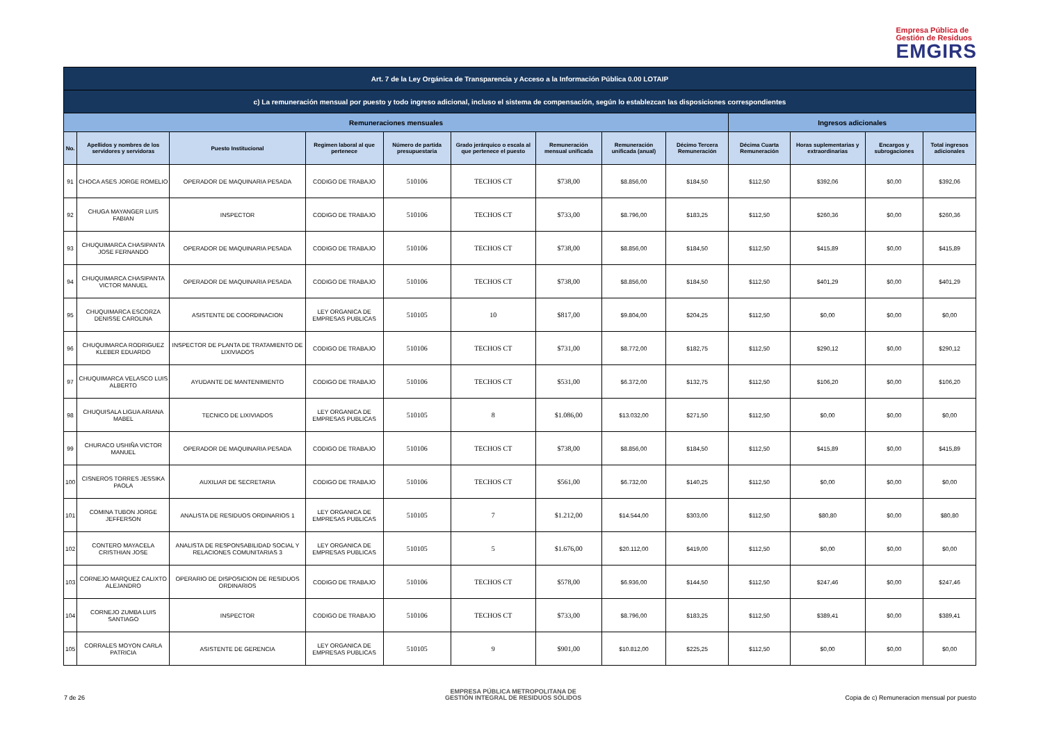Empresa Pública de
Gestión de Residuos
EMGIRS
| Art. 7 de la Ley Orgánica de Transparencia y Acceso a la Información Pública 0.00 LOTAIP | | | | | | | | | | | | |
| c) La remuneración mensual por puesto y todo ingreso adicional, incluso el sistema de compensación, según lo establezcan las disposiciones correspondientes | | | | | | | | | | | | |
| Remuneraciones mensuales | | | | | | | | | Ingresos adicionales | | | |
| No. | Apellidos y nombres de los servidores y servidoras | Puesto Institucional | Regimen laboral al que pertenece | Número de partida presupuestaria | Grado jerárquico o escala al que pertenece el puesto | Remuneración mensual unificada | Remuneración unificada (anual) | Décimo Tercera Remuneración | Décima Cuarta Remuneración | Horas suplementarias y extraordinarias | Encargos y subrogaciones | Total ingresos adicionales |
| 91 | CHOCA ASES JORGE ROMELIO | OPERADOR DE MAQUINARIA PESADA | CODIGO DE TRABAJO | 510106 | TECHOS CT | $738,00 | $8.856,00 | $184,50 | $112,50 | $392,06 | $0,00 | $392,06 |
| 92 | CHUGA MAYANGER LUIS FABIAN | INSPECTOR | CODIGO DE TRABAJO | 510106 | TECHOS CT | $733,00 | $8.796,00 | $183,25 | $112,50 | $260,36 | $0,00 | $260,36 |
| 93 | CHUQUIMARCA CHASIPANTA JOSE FERNANDO | OPERADOR DE MAQUINARIA PESADA | CODIGO DE TRABAJO | 510106 | TECHOS CT | $738,00 | $8.856,00 | $184,50 | $112,50 | $415,89 | $0,00 | $415,89 |
| 94 | CHUQUIMARCA CHASIPANTA VICTOR MANUEL | OPERADOR DE MAQUINARIA PESADA | CODIGO DE TRABAJO | 510106 | TECHOS CT | $738,00 | $8.856,00 | $184,50 | $112,50 | $401,29 | $0,00 | $401,29 |
| 95 | CHUQUIMARCA ESCORZA DENISSE CAROLINA | ASISTENTE DE COORDINACION | LEY ORGANICA DE EMPRESAS PUBLICAS | 510105 | 10 | $817,00 | $9.804,00 | $204,25 | $112,50 | $0,00 | $0,00 | $0,00 |
| 96 | CHUQUIMARCA RODRIGUEZ KLEBER EDUARDO | INSPECTOR DE PLANTA DE TRATAMIENTO DE LIXIVIADOS | CODIGO DE TRABAJO | 510106 | TECHOS CT | $731,00 | $8.772,00 | $182,75 | $112,50 | $290,12 | $0,00 | $290,12 |
| 97 | CHUQUIMARCA VELASCO LUIS ALBERTO | AYUDANTE DE MANTENIMIENTO | CODIGO DE TRABAJO | 510106 | TECHOS CT | $531,00 | $6.372,00 | $132,75 | $112,50 | $106,20 | $0,00 | $106,20 |
| 98 | CHUQUISALA LIGUA ARIANA MABEL | TECNICO DE LIXIVIADOS | LEY ORGANICA DE EMPRESAS PUBLICAS | 510105 | 8 | $1.086,00 | $13.032,00 | $271,50 | $112,50 | $0,00 | $0,00 | $0,00 |
| 99 | CHURACO USHIÑA VICTOR MANUEL | OPERADOR DE MAQUINARIA PESADA | CODIGO DE TRABAJO | 510106 | TECHOS CT | $738,00 | $8.856,00 | $184,50 | $112,50 | $415,89 | $0,00 | $415,89 |
| 100 | CISNEROS TORRES JESSIKA PAOLA | AUXILIAR DE SECRETARIA | CODIGO DE TRABAJO | 510106 | TECHOS CT | $561,00 | $6.732,00 | $140,25 | $112,50 | $0,00 | $0,00 | $0,00 |
| 101 | COMINA TUBON JORGE JEFFERSON | ANALISTA DE RESIDUOS ORDINARIOS 1 | LEY ORGANICA DE EMPRESAS PUBLICAS | 510105 | 7 | $1.212,00 | $14.544,00 | $303,00 | $112,50 | $80,80 | $0,00 | $80,80 |
| 102 | CONTERO MAYACELA CRISTHIAN JOSE | ANALISTA DE RESPONSABILIDAD SOCIAL Y RELACIONES COMUNITARIAS 3 | LEY ORGANICA DE EMPRESAS PUBLICAS | 510105 | 5 | $1.676,00 | $20.112,00 | $419,00 | $112,50 | $0,00 | $0,00 | $0,00 |
| 103 | CORNEJO MARQUEZ CALIXTO ALEJANDRO | OPERARIO DE DISPOSICION DE RESIDUOS ORDINARIOS | CODIGO DE TRABAJO | 510106 | TECHOS CT | $578,00 | $6.936,00 | $144,50 | $112,50 | $247,46 | $0,00 | $247,46 |
| 104 | CORNEJO ZUMBA LUIS SANTIAGO | INSPECTOR | CODIGO DE TRABAJO | 510106 | TECHOS CT | $733,00 | $8.796,00 | $183,25 | $112,50 | $389,41 | $0,00 | $389,41 |
| 105 | CORRALES MOYON CARLA PATRICIA | ASISTENTE DE GERENCIA | LEY ORGANICA DE EMPRESAS PUBLICAS | 510105 | 9 | $901,00 | $10.812,00 | $225,25 | $112,50 | $0,00 | $0,00 | $0,00 |
7 de 26
EMPRESA PÚBLICA METROPOLITANA DE
GESTIÓN INTEGRAL DE RESIDUOS SÓLIDOS
Copia de c) Remuneracion mensual por puesto